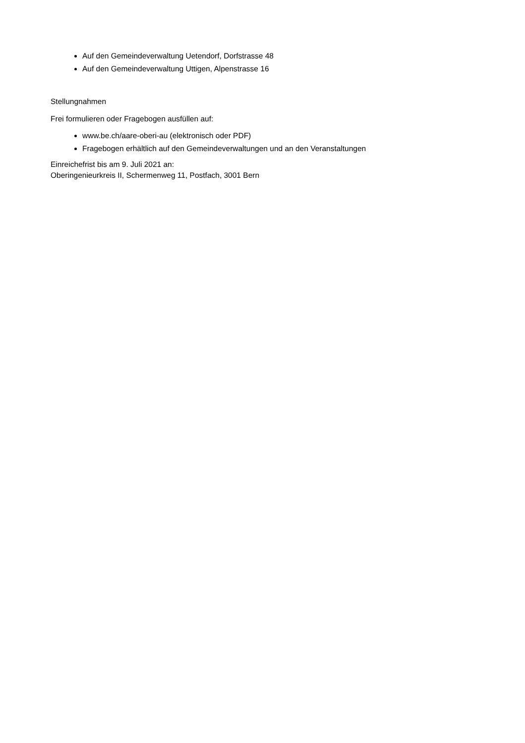Auf den Gemeindeverwaltung Uetendorf, Dorfstrasse 48
Auf den Gemeindeverwaltung Uttigen, Alpenstrasse 16
Stellungnahmen
Frei formulieren oder Fragebogen ausfüllen auf:
www.be.ch/aare-oberi-au (elektronisch oder PDF)
Fragebogen erhältlich auf den Gemeindeverwaltungen und an den Veranstaltungen
Einreichefrist bis am 9. Juli 2021 an:
Oberingenieurkreis II, Schermenweg 11, Postfach, 3001 Bern